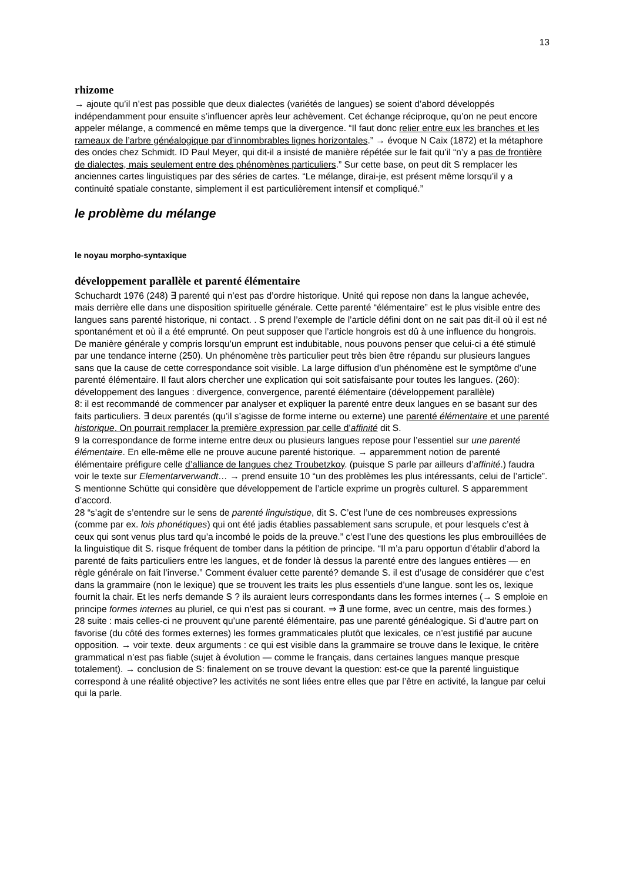13
rhizome
→ ajoute qu’il n’est pas possible que deux dialectes (variétés de langues) se soient d’abord développés indépendamment pour ensuite s’influencer après leur achèvement. Cet échange réciproque, qu’on ne peut encore appeler mélange, a commencé en même temps que la divergence. “Il faut donc relier entre eux les branches et les rameaux de l’arbre généalogique par d’innombrables lignes horizontales.” → évoque N Caix (1872) et la métaphore des ondes chez Schmidt. ID Paul Meyer, qui dit-il a insisté de manière répétée sur le fait qu’il “n’y a pas de frontière de dialectes, mais seulement entre des phénomènes particuliers.” Sur cette base, on peut dit S remplacer les anciennes cartes linguistiques par des séries de cartes. “Le mélange, dirai-je, est présent même lorsqu’il y a continuité spatiale constante, simplement il est particulièrement intensif et compliqué.”
le problème du mélange
le noyau morpho-syntaxique
développement parallèle et parenté élémentaire
Schuchardt 1976 (248) ∃ parenté qui n’est pas d’ordre historique. Unité qui repose non dans la langue achevée, mais derrière elle dans une disposition spirituelle générale. Cette parenté “élémentaire” est le plus visible entre des langues sans parenté historique, ni contact. . S prend l’exemple de l’article défini dont on ne sait pas dit-il où il est né spontanément et où il a été emprunté. On peut supposer que l’article hongrois est dû à une influence du hongrois. De manière générale y compris lorsqu’un emprunt est indubitable, nous pouvons penser que celui-ci a été stimulé par une tendance interne (250). Un phénomène très particulier peut très bien être répandu sur plusieurs langues sans que la cause de cette correspondance soit visible. La large diffusion d’un phénomène est le symptôme d’une parenté élémentaire. Il faut alors chercher une explication qui soit satisfaisante pour toutes les langues. (260): développement des langues : divergence, convergence, parenté élémentaire (développement parallèle)
8: il est recommandé de commencer par analyser et expliquer la parenté entre deux langues en se basant sur des faits particuliers. ∃ deux parentés (qu’il s’agisse de forme interne ou externe) une parenté élémentaire et une parenté historique. On pourrait remplacer la première expression par celle d’affinité dit S.
9 la correspondance de forme interne entre deux ou plusieurs langues repose pour l’essentiel sur une parenté élémentaire. En elle-même elle ne prouve aucune parenté historique. → apparemment notion de parenté élémentaire préfigure celle d’alliance de langues chez Troubetzkoy. (puisque S parle par ailleurs d’affinité.) faudra voir le texte sur Elementarverwandt… → prend ensuite 10 “un des problèmes les plus intéressants, celui de l’article”. S mentionne Schütte qui considère que développement de l’article exprime un progrès culturel. S apparemment d’accord.
28 “s’agit de s’entendre sur le sens de parenté linguistique, dit S. C’est l’une de ces nombreuses expressions (comme par ex. lois phonétiques) qui ont été jadis établies passablement sans scrupule, et pour lesquels c’est à ceux qui sont venus plus tard qu’a incombé le poids de la preuve.” c’est l’une des questions les plus embrouillées de la linguistique dit S. risque fréquent de tomber dans la pétition de principe. “Il m’a paru opportun d’établir d’abord la parenté de faits particuliers entre les langues, et de fonder là dessus la parenté entre des langues entières — en règle générale on fait l’inverse.” Comment évaluer cette parenté? demande S. il est d’usage de considérer que c’est dans la grammaire (non le lexique) que se trouvent les traits les plus essentiels d’une langue. sont les os, lexique fournit la chair. Et les nerfs demande S ? ils auraient leurs correspondants dans les formes internes (→ S emploie en principe formes internes au pluriel, ce qui n’est pas si courant. ⇒ ∄ une forme, avec un centre, mais des formes.)
28 suite : mais celles-ci ne prouvent qu’une parenté élémentaire, pas une parenté généalogique. Si d’autre part on favorise (du côté des formes externes) les formes grammaticales plutôt que lexicales, ce n’est justifié par aucune opposition. → voir texte. deux arguments : ce qui est visible dans la grammaire se trouve dans le lexique, le critère grammatical n’est pas fiable (sujet à évolution — comme le français, dans certaines langues manque presque totalement). → conclusion de S: finalement on se trouve devant la question: est-ce que la parenté linguistique correspond à une réalité objective? les activités ne sont liées entre elles que par l’être en activité, la langue par celui qui la parle.